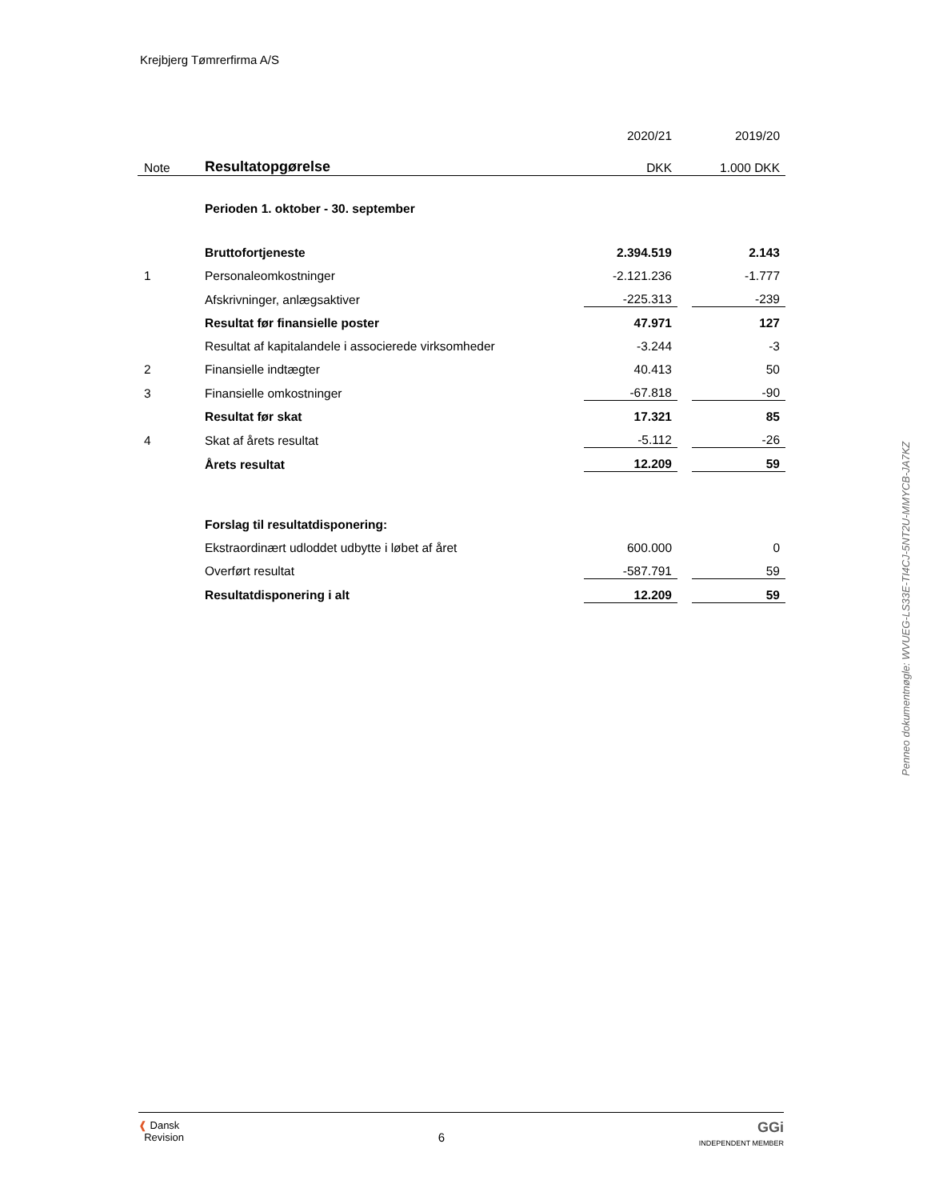Krejbjerg Tømrerfirma A/S
| | | 2020/21 | | 2019/20 |
| --- | --- | --- | --- | --- |
| Note | Resultatopgørelse | DKK | | 1.000 DKK |
| | Perioden 1. oktober - 30. september | | | |
| | Bruttofortjeneste | 2.394.519 | | 2.143 |
| 1 | Personaleomkostninger | -2.121.236 | | -1.777 |
| | Afskrivninger, anlægsaktiver | -225.313 | | -239 |
| | Resultat før finansielle poster | 47.971 | | 127 |
| | Resultat af kapitalandele i associerede virksomheder | -3.244 | | -3 |
| 2 | Finansielle indtægter | 40.413 | | 50 |
| 3 | Finansielle omkostninger | -67.818 | | -90 |
| | Resultat før skat | 17.321 | | 85 |
| 4 | Skat af årets resultat | -5.112 | | -26 |
| | Årets resultat | 12.209 | | 59 |
| | Forslag til resultatdisponering: | | | |
| | Ekstraordinært udloddet udbytte i løbet af året | 600.000 | | 0 |
| | Overført resultat | -587.791 | | 59 |
| | Resultatdisponering i alt | 12.209 | | 59 |
Penneo dokumentnøgle: WVUEG-LS33E-TI4CJ-5NT2U-MMYCB-JA7KZ
❰ Dansk
Revision
6
GGi
INDEPENDENT MEMBER